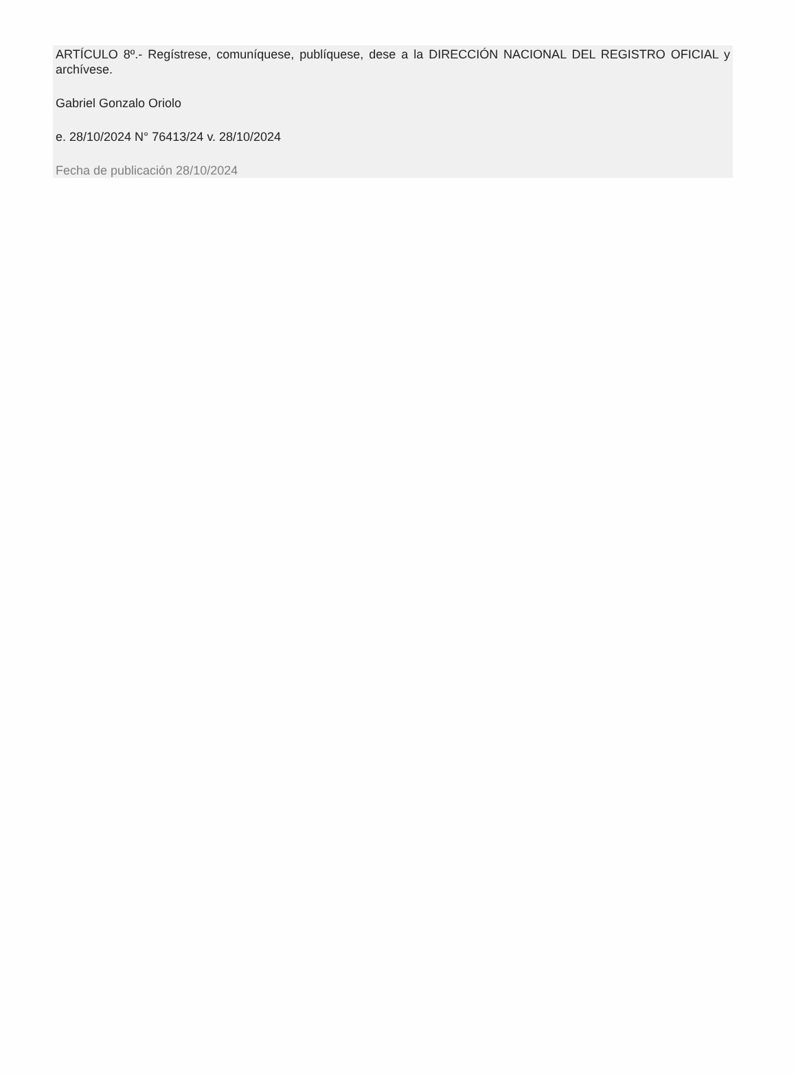ARTÍCULO 8º.- Regístrese, comuníquese, publíquese, dese a la DIRECCIÓN NACIONAL DEL REGISTRO OFICIAL y archívese.
Gabriel Gonzalo Oriolo
e. 28/10/2024 N° 76413/24 v. 28/10/2024
Fecha de publicación 28/10/2024